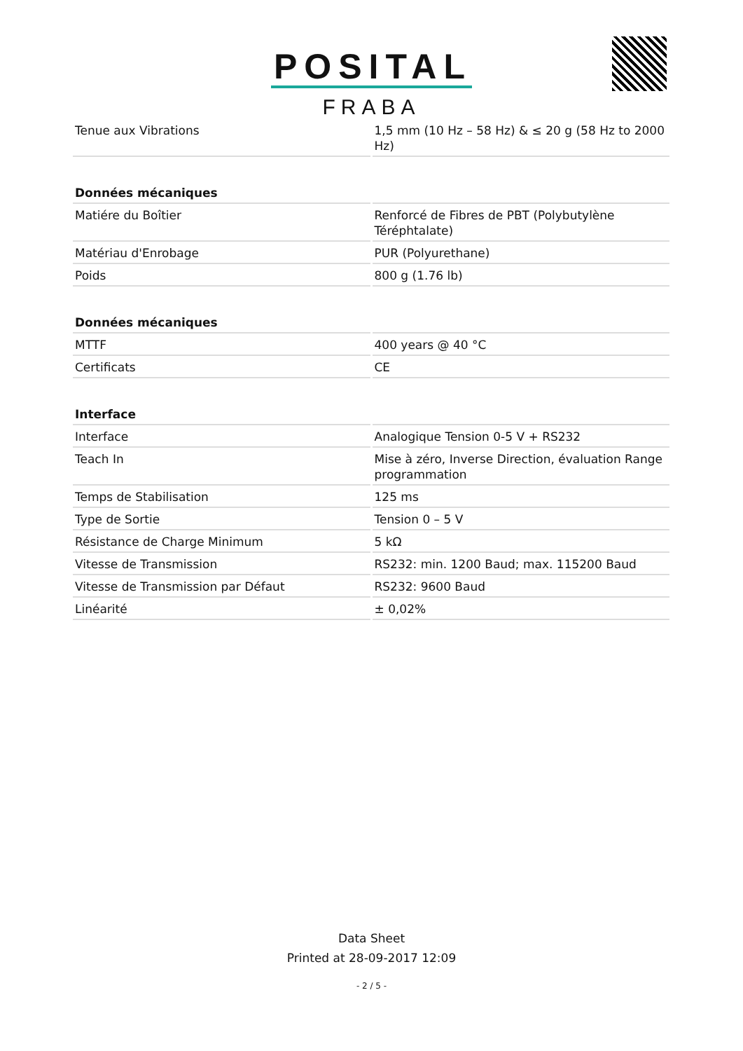POSITAL
FRABA
| Tenue aux Vibrations | 1,5 mm (10 Hz – 58 Hz) & ≤ 20 g (58 Hz to 2000 Hz) |
| Données mécaniques | |
| Matiére du Boîtier | Renforcé de Fibres de PBT (Polybutylène Téréphtalate) |
| Matériau d'Enrobage | PUR (Polyurethane) |
| Poids | 800 g (1.76 lb) |
| Données mécaniques | |
| MTTF | 400 years @ 40 °C |
| Certificats | CE |
| Interface | |
| Interface | Analogique Tension 0-5 V + RS232 |
| Teach In | Mise à zéro, Inverse Direction, évaluation Range programmation |
| Temps de Stabilisation | 125 ms |
| Type de Sortie | Tension 0 – 5 V |
| Résistance de Charge Minimum | 5 kΩ |
| Vitesse de Transmission | RS232: min. 1200 Baud; max. 115200 Baud |
| Vitesse de Transmission par Défaut | RS232: 9600 Baud |
| Linéarité | ± 0,02% |
Data Sheet
Printed at 28-09-2017 12:09
- 2 / 5 -